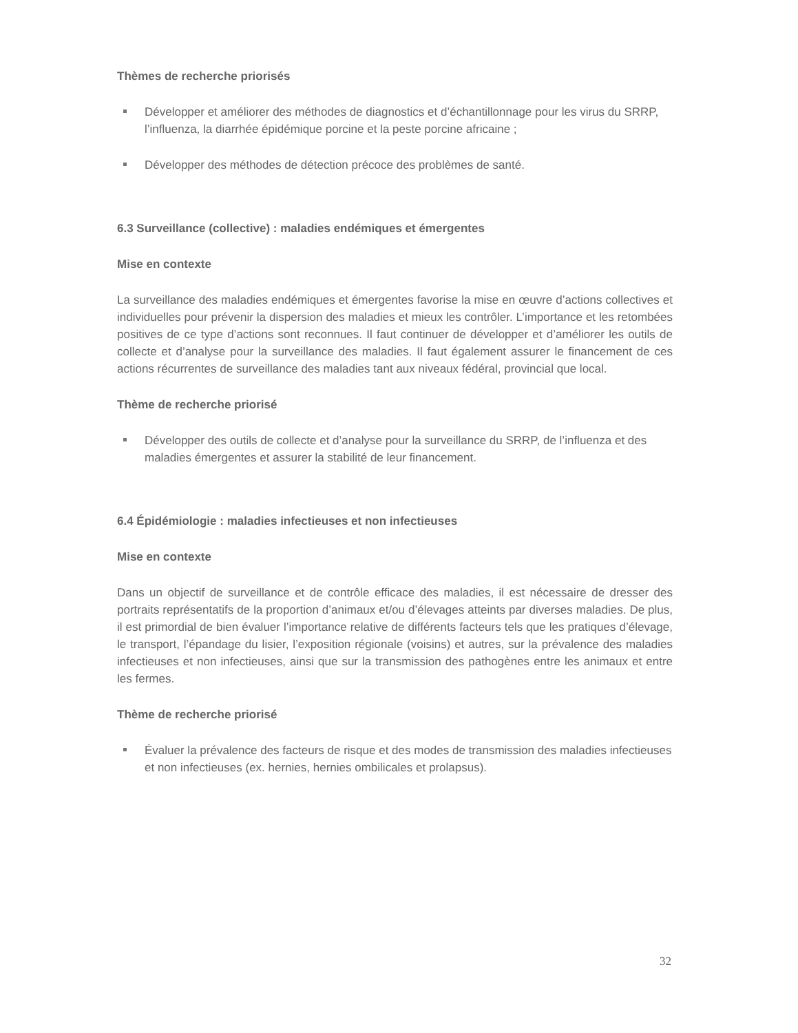Thèmes de recherche priorisés
Développer et améliorer des méthodes de diagnostics et d’échantillonnage pour les virus du SRRP, l’influenza, la diarrhée épidémique porcine et la peste porcine africaine ;
Développer des méthodes de détection précoce des problèmes de santé.
6.3 Surveillance (collective) : maladies endémiques et émergentes
Mise en contexte
La surveillance des maladies endémiques et émergentes favorise la mise en œuvre d’actions collectives et individuelles pour prévenir la dispersion des maladies et mieux les contrôler. L’importance et les retombées positives de ce type d’actions sont reconnues. Il faut continuer de développer et d’améliorer les outils de collecte et d’analyse pour la surveillance des maladies. Il faut également assurer le financement de ces actions récurrentes de surveillance des maladies tant aux niveaux fédéral, provincial que local.
Thème de recherche priorisé
Développer des outils de collecte et d’analyse pour la surveillance du SRRP, de l’influenza et des maladies émergentes et assurer la stabilité de leur financement.
6.4 Épidémiologie : maladies infectieuses et non infectieuses
Mise en contexte
Dans un objectif de surveillance et de contrôle efficace des maladies, il est nécessaire de dresser des portraits représentatifs de la proportion d’animaux et/ou d’élevages atteints par diverses maladies. De plus, il est primordial de bien évaluer l’importance relative de différents facteurs tels que les pratiques d’élevage, le transport, l’épandage du lisier, l’exposition régionale (voisins) et autres, sur la prévalence des maladies infectieuses et non infectieuses, ainsi que sur la transmission des pathogènes entre les animaux et entre les fermes.
Thème de recherche priorisé
Évaluer la prévalence des facteurs de risque et des modes de transmission des maladies infectieuses et non infectieuses (ex. hernies, hernies ombilicales et prolapsus).
32